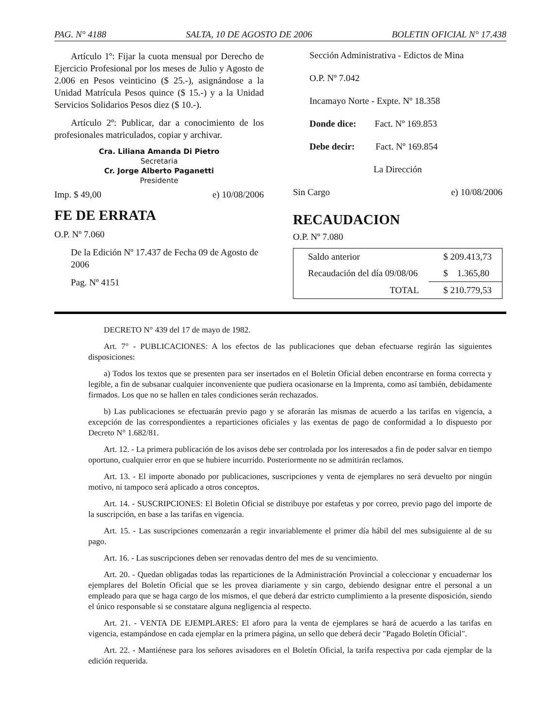PAG. N° 4188 SALTA, 10 DE AGOSTO DE 2006 BOLETIN OFICIAL N° 17.438
Artículo 1º: Fijar la cuota mensual por Derecho de Ejercicio Profesional por los meses de Julio y Agosto de 2.006 en Pesos veinticino ($ 25.-), asignándose a la Unidad Matrícula Pesos quince ($ 15.-) y a la Unidad Servicios Solidarios Pesos diez ($ 10.-).
Artículo 2º: Publicar, dar a conocimiento de los profesionales matriculados, copiar y archivar.
Cra. Liliana Amanda Di Pietro
Secretaria
Cr. Jorge Alberto Paganetti
Presidente
Imp. $ 49,00 e) 10/08/2006
FE DE ERRATA
O.P. Nº 7.060
De la Edición Nº 17.437 de Fecha 09 de Agosto de 2006
Pag. Nº 4151
Sección Administrativa - Edictos de Mina
O.P. Nº 7.042
Incamayo Norte - Expte. Nº 18.358
Donde dice: Fact. Nº 169.853
Debe decir: Fact. Nº 169.854
La Dirección
Sin Cargo e) 10/08/2006
RECAUDACION
O.P. Nº 7.080
| Saldo anterior | $ 209.413,73 |
| Recaudación del día 09/08/06 | $ 1.365,80 |
| TOTAL | $ 210.779,53 |
DECRETO N° 439 del 17 de mayo de 1982.
Art. 7° - PUBLICACIONES: A los efectos de las publicaciones que deban efectuarse regirán las siguientes disposiciones:
a) Todos los textos que se presenten para ser insertados en el Boletín Oficial deben encontrarse en forma correcta y legible, a fin de subsanar cualquier inconveniente que pudiera ocasionarse en la Imprenta, como así también, debidamente firmados. Los que no se hallen en tales condiciones serán rechazados.
b) Las publicaciones se efectuarán previo pago y se aforarán las mismas de acuerdo a las tarifas en vigencia, a excepción de las correspondientes a reparticiones oficiales y las exentas de pago de conformidad a lo dispuesto por Decreto N° 1.682/81.
Art. 12. - La primera publicación de los avisos debe ser controlada por los interesados a fin de poder salvar en tiempo oportuno, cualquier error en que se hubiere incurrido. Posteriormente no se admitirán reclamos.
Art. 13. - El importe abonado por publicaciones, suscripciones y venta de ejemplares no será devuelto por ningún motivo, ni tampoco será aplicado a otros conceptos.
Art. 14. - SUSCRIPCIONES: El Boletin Oficial se distribuye por estafetas y por correo, previo pago del importe de la suscripción, en base a las tarifas en vigencia.
Art. 15. - Las suscripciones comenzarán a regir invariablemente el primer día hábil del mes subsiguiente al de su pago.
Art. 16. - Las suscripciones deben ser renovadas dentro del mes de su vencimiento.
Art. 20. - Quedan obligadas todas las reparticiones de la Administración Provincial a coleccionar y encuadernar los ejemplares del Boletín Oficial que se les provea diariamente y sin cargo, debiendo designar entre el personal a un empleado para que se haga cargo de los mismos, el que deberá dar estricto cumplimiento a la presente disposición, siendo el único responsable si se constatare alguna negligencia al respecto.
Art. 21. - VENTA DE EJEMPLARES: El aforo para la venta de ejemplares se hará de acuerdo a las tarifas en vigencia, estampándose en cada ejemplar en la primera página, un sello que deberá decir "Pagado Boletín Oficial".
Art. 22. - Mantiénese para los señores avisadores en el Boletín Oficial, la tarifa respectiva por cada ejemplar de la edición requerida.